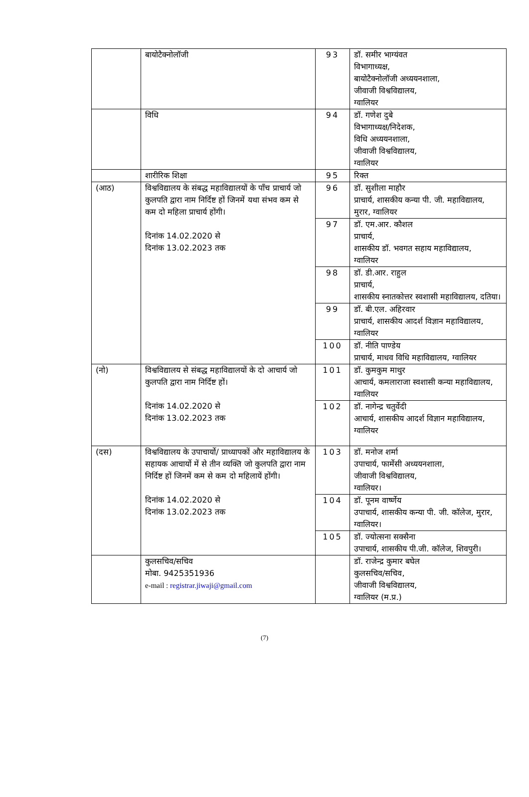| | बायोटैक्नोलॉजी | 93 | डॉ. समीर भाग्यंवत विभागाध्यक्ष, बायोटैक्नोलॉजी अध्ययनशाला, जीवाजी विश्वविद्यालय, ग्वालियर |
| | विधि | 94 | डॉ. गणेश दुबे विभागाध्यक्ष/निदेशक, विधि अध्ययनशाला, जीवाजी विश्वविद्यालय, ग्वालियर |
| | शारीरिक शिक्षा | 95 | रिक्त |
| (आठ) | विश्वविद्यालय के संबद्ध महाविद्यालयों के पाँच प्राचार्य जो कुलपति द्वारा नाम निर्दिष्ट हों जिनमें यथा संभव कम से कम दो महिला प्राचार्य होंगी। दिनांक 14.02.2020 से दिनांक 13.02.2023 तक | 96 | डॉ. सुशीला माहौर प्राचार्य, शासकीय कन्या पी. जी. महाविद्यालय, मुरार, ग्वालियर |
| | | 97 | डॉ. एम.आर. कौशल प्राचार्य, शासकीय डॉ. भवगत सहाय महाविद्यालय, ग्वालियर |
| | | 98 | डॉ. डी.आर. राहुल प्राचार्य, शासकीय स्नातकोत्तर स्वशासी महाविद्यालय, दतिया। |
| | | 99 | डॉ. बी.एल. अहिरवार प्राचार्य, शासकीय आदर्श विज्ञान महाविद्यालय, ग्वालियर |
| | | 100 | डॉ. नीति पाण्डेय प्राचार्य, माधव विधि महाविद्यालय, ग्वालियर |
| (नो) | विश्वविद्यालय से संबद्ध महाविद्यालयों के दो आचार्य जो कुलपति द्वारा नाम निर्दिष्ट हों। दिनांक 14.02.2020 से दिनांक 13.02.2023 तक | 101 | डॉ. कुमकुम माथुर आचार्य, कमलाराजा स्वशासी कन्या महाविद्यालय, ग्वालियर |
| | | 102 | डॉ. नागेन्द्र चतुर्वेदी आचार्य, शासकीय आदर्श विज्ञान महाविद्यालय, ग्वालियर |
| (दस) | विश्वविद्यालय के उपाचार्यो/ प्राध्यापकों और महाविद्यालय के सहायक आचार्यो में से तीन व्यक्ति जो कुलपति द्वारा नाम निर्दिष्ट हों जिनमें कम से कम दो महिलायें होंगी। दिनांक 14.02.2020 से दिनांक 13.02.2023 तक | 103 | डॉ. मनोज शर्मा उपाचार्य, फार्मेसी अध्ययनशाला, जीवाजी विश्वविद्यालय, ग्वालियर। |
| | | 104 | डॉ. पूनम वार्ष्णेय उपाचार्य, शासकीय कन्या पी. जी. कॉलेज, मुरार, ग्वालियर। |
| | | 105 | डॉ. ज्योत्सना सक्सैना उपाचार्य, शासकीय पी.जी. कॉलेज, शिवपुरी। |
| | कुलसचिव/सचिव मोबा. 9425351936 e-mail : registrar.jiwaji@gmail.com | | डॉ. राजेन्द्र कुमार बघेल कुलसचिव/सचिव, जीवाजी विश्वविद्यालय, ग्वालियर (म.प्र.) |
(7)